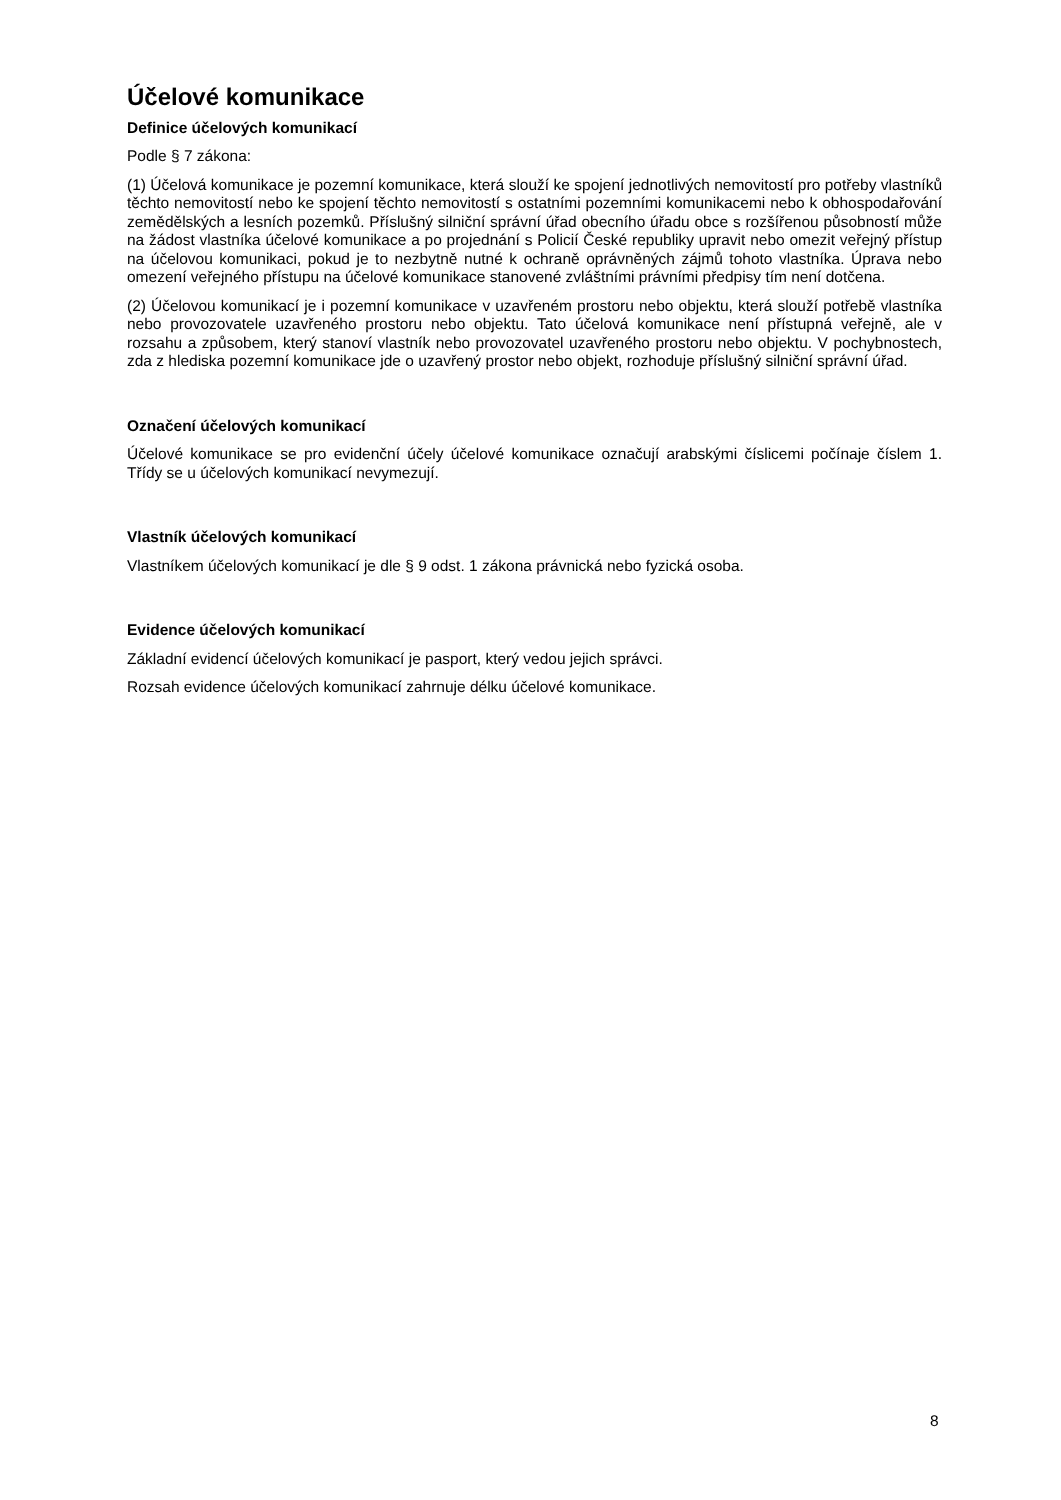Účelové komunikace
Definice účelových komunikací
Podle § 7 zákona:
(1) Účelová komunikace je pozemní komunikace, která slouží ke spojení jednotlivých nemovitostí pro potřeby vlastníků těchto nemovitostí nebo ke spojení těchto nemovitostí s ostatními pozemními komunikacemi nebo k obhospodařování zemědělských a lesních pozemků. Příslušný silniční správní úřad obecního úřadu obce s rozšířenou působností může na žádost vlastníka účelové komunikace a po projednání s Policií České republiky upravit nebo omezit veřejný přístup na účelovou komunikaci, pokud je to nezbytně nutné k ochraně oprávněných zájmů tohoto vlastníka. Úprava nebo omezení veřejného přístupu na účelové komunikace stanovené zvláštními právními předpisy tím není dotčena.
(2) Účelovou komunikací je i pozemní komunikace v uzavřeném prostoru nebo objektu, která slouží potřebě vlastníka nebo provozovatele uzavřeného prostoru nebo objektu. Tato účelová komunikace není přístupná veřejně, ale v rozsahu a způsobem, který stanoví vlastník nebo provozovatel uzavřeného prostoru nebo objektu. V pochybnostech, zda z hlediska pozemní komunikace jde o uzavřený prostor nebo objekt, rozhoduje příslušný silniční správní úřad.
Označení účelových komunikací
Účelové komunikace se pro evidenční účely účelové komunikace označují arabskými číslicemi počínaje číslem 1. Třídy se u účelových komunikací nevymezují.
Vlastník účelových komunikací
Vlastníkem účelových komunikací je dle § 9 odst. 1 zákona právnická nebo fyzická osoba.
Evidence účelových komunikací
Základní evidencí účelových komunikací je pasport, který vedou jejich správci.
Rozsah evidence účelových komunikací zahrnuje délku účelové komunikace.
8